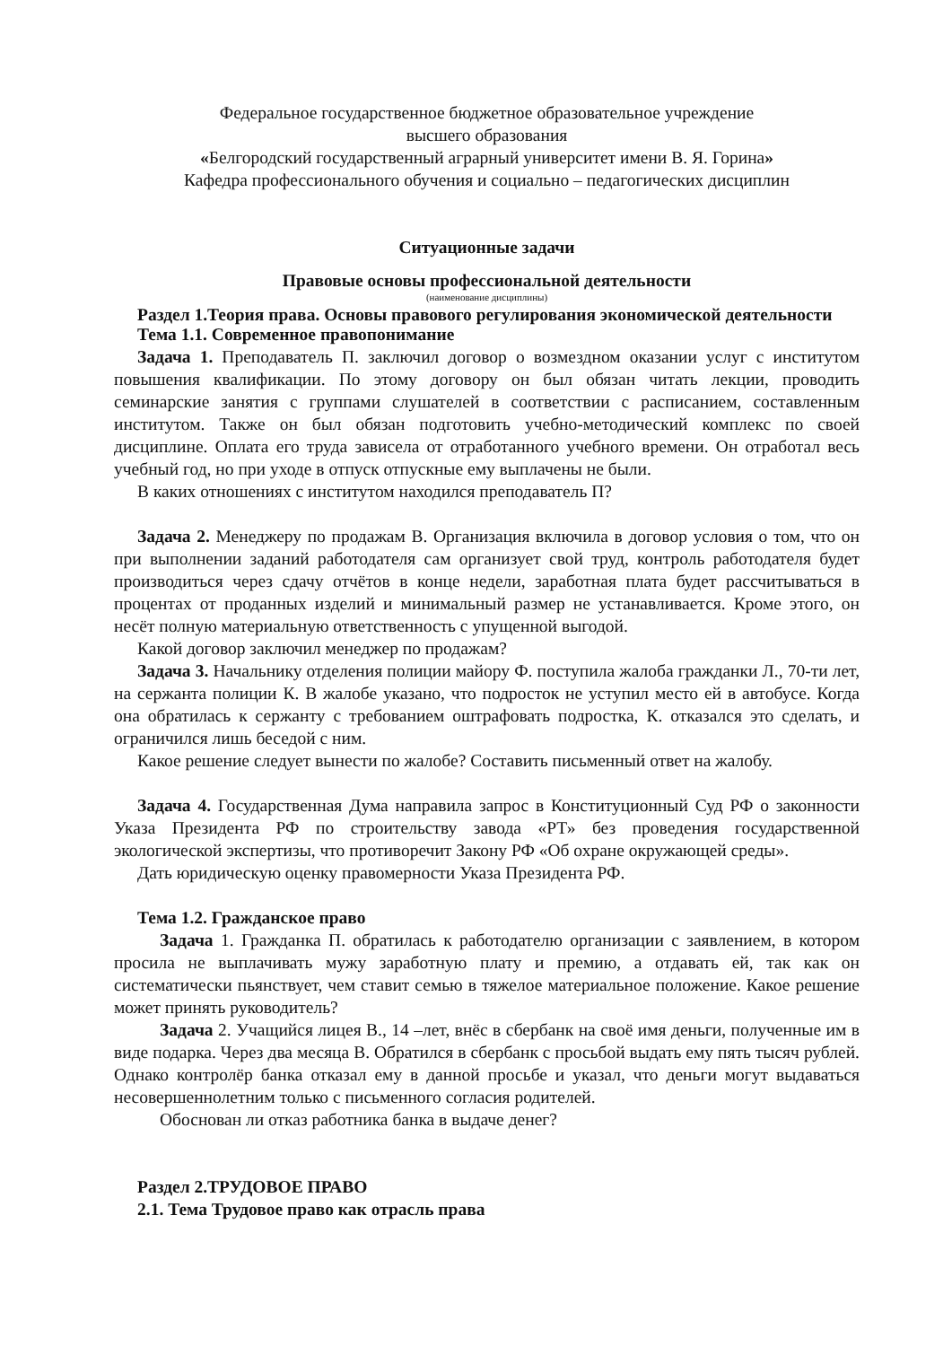Федеральное государственное бюджетное образовательное учреждение
высшего образования
«Белгородский государственный аграрный университет имени В. Я. Горина»
Кафедра профессионального обучения и социально – педагогических дисциплин
Ситуационные задачи
Правовые основы профессиональной деятельности
(наименование дисциплины)
Раздел 1.Теория права. Основы правового регулирования экономической деятельности
Тема 1.1. Современное правопонимание
Задача 1. Преподаватель П. заключил договор о возмездном оказании услуг с институтом повышения квалификации. По этому договору он был обязан читать лекции, проводить семинарские занятия с группами слушателей в соответствии с расписанием, составленным институтом. Также он был обязан подготовить учебно-методический комплекс по своей дисциплине. Оплата его труда зависела от отработанного учебного времени. Он отработал весь учебный год, но при уходе в отпуск отпускные ему выплачены не были.
В каких отношениях с институтом находился преподаватель П?
Задача 2. Менеджеру по продажам В. Организация включила в договор условия о том, что он при выполнении заданий работодателя сам организует свой труд, контроль работодателя будет производиться через сдачу отчётов в конце недели, заработная плата будет рассчитываться в процентах от проданных изделий и минимальный размер не устанавливается. Кроме этого, он несёт полную материальную ответственность с упущенной выгодой.
Какой договор заключил менеджер по продажам?
Задача 3. Начальнику отделения полиции майору Ф. поступила жалоба гражданки Л., 70-ти лет, на сержанта полиции К. В жалобе указано, что подросток не уступил место ей в автобусе. Когда она обратилась к сержанту с требованием оштрафовать подростка, К. отказался это сделать, и ограничился лишь беседой с ним.
Какое решение следует вынести по жалобе? Составить письменный ответ на жалобу.
Задача 4. Государственная Дума направила запрос в Конституционный Суд РФ о законности Указа Президента РФ по строительству завода «РТ» без проведения государственной экологической экспертизы, что противоречит Закону РФ «Об охране окружающей среды».
Дать юридическую оценку правомерности Указа Президента РФ.
Тема 1.2. Гражданское право
Задача 1. Гражданка П. обратилась к работодателю организации с заявлением, в котором просила не выплачивать мужу заработную плату и премию, а отдавать ей, так как он систематически пьянствует, чем ставит семью в тяжелое материальное положение. Какое решение может принять руководитель?
Задача 2. Учащийся лицея В., 14 –лет, внёс в сбербанк на своё имя деньги, полученные им в виде подарка. Через два месяца В. Обратился в сбербанк с просьбой выдать ему пять тысяч рублей. Однако контролёр банка отказал ему в данной просьбе и указал, что деньги могут выдаваться несовершеннолетним только с письменного согласия родителей.
Обоснован ли отказ работника банка в выдаче денег?
Раздел 2.ТРУДОВОЕ ПРАВО
2.1. Тема Трудовое право как отрасль права